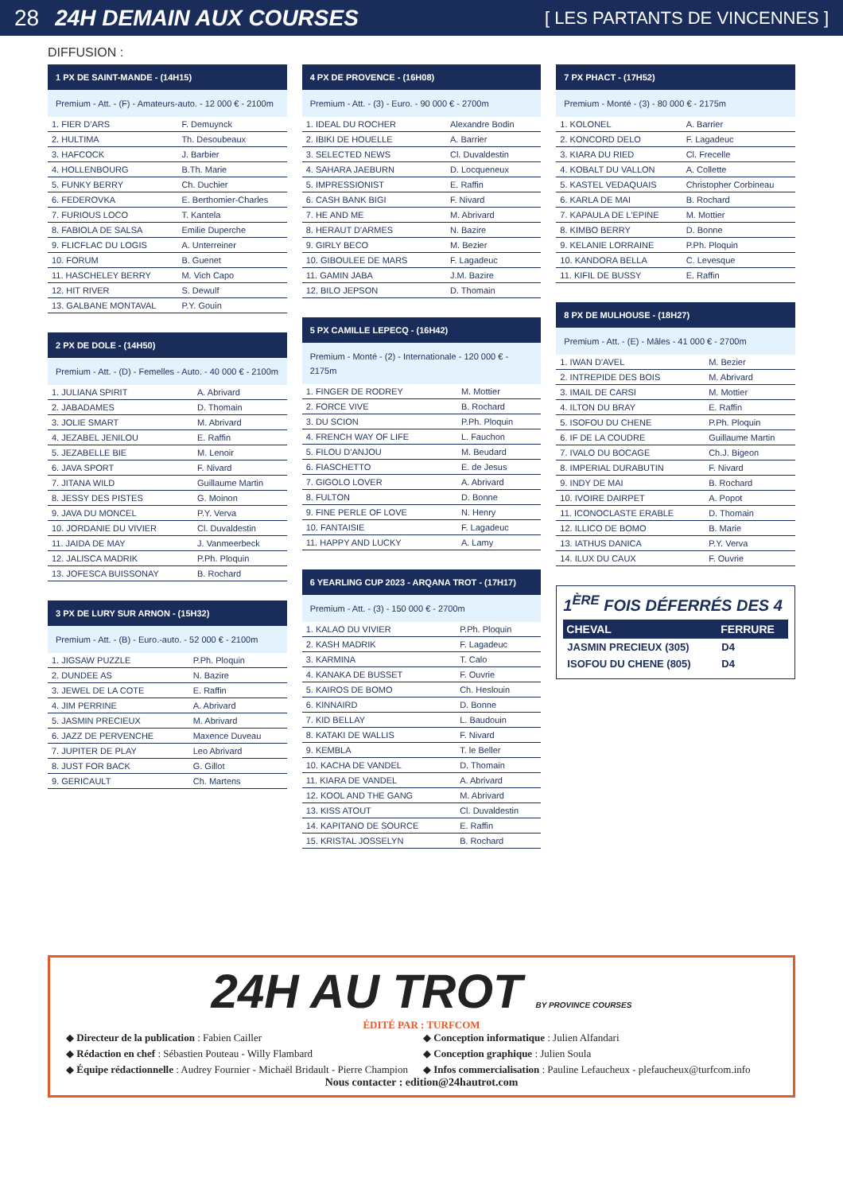28 24H DEMAIN AUX COURSES [ LES PARTANTS DE VINCENNES ]
DIFFUSION :
1 PX DE SAINT-MANDE - (14H15)
Premium - Att. - (F) - Amateurs-auto. - 12 000 € - 2100m
| 1. FIER D'ARS | F. Demuynck |
| 2. HULTIMA | Th. Desoubeaux |
| 3. HAFCOCK | J. Barbier |
| 4. HOLLENBOURG | B.Th. Marie |
| 5. FUNKY BERRY | Ch. Duchier |
| 6. FEDEROVKA | E. Berthomier-Charles |
| 7. FURIOUS LOCO | T. Kantela |
| 8. FABIOLA DE SALSA | Emilie Duperche |
| 9. FLICFLAC DU LOGIS | A. Unterreiner |
| 10. FORUM | B. Guenet |
| 11. HASCHELEY BERRY | M. Vich Capo |
| 12. HIT RIVER | S. Dewulf |
| 13. GALBANE MONTAVAL | P.Y. Gouin |
2 PX DE DOLE - (14H50)
Premium - Att. - (D) - Femelles - Auto. - 40 000 € - 2100m
| 1. JULIANA SPIRIT | A. Abrivard |
| 2. JABADAMES | D. Thomain |
| 3. JOLIE SMART | M. Abrivard |
| 4. JEZABEL JENILOU | E. Raffin |
| 5. JEZABELLE BIE | M. Lenoir |
| 6. JAVA SPORT | F. Nivard |
| 7. JITANA WILD | Guillaume Martin |
| 8. JESSY DES PISTES | G. Moinon |
| 9. JAVA DU MONCEL | P.Y. Verva |
| 10. JORDANIE DU VIVIER | Cl. Duvaldestin |
| 11. JAIDA DE MAY | J. Vanmeerbeck |
| 12. JALISCA MADRIK | P.Ph. Ploquin |
| 13. JOFESCA BUISSONAY | B. Rochard |
3 PX DE LURY SUR ARNON - (15H32)
Premium - Att. - (B) - Euro.-auto. - 52 000 € - 2100m
| 1. JIGSAW PUZZLE | P.Ph. Ploquin |
| 2. DUNDEE AS | N. Bazire |
| 3. JEWEL DE LA COTE | E. Raffin |
| 4. JIM PERRINE | A. Abrivard |
| 5. JASMIN PRECIEUX | M. Abrivard |
| 6. JAZZ DE PERVENCHE | Maxence Duveau |
| 7. JUPITER DE PLAY | Leo Abrivard |
| 8. JUST FOR BACK | G. Gillot |
| 9. GERICAULT | Ch. Martens |
4 PX DE PROVENCE - (16H08)
Premium - Att. - (3) - Euro. - 90 000 € - 2700m
| 1. IDEAL DU ROCHER | Alexandre Bodin |
| 2. IBIKI DE HOUELLE | A. Barrier |
| 3. SELECTED NEWS | Cl. Duvaldestin |
| 4. SAHARA JAEBURN | D. Locqueneux |
| 5. IMPRESSIONIST | E. Raffin |
| 6. CASH BANK BIGI | F. Nivard |
| 7. HE AND ME | M. Abrivard |
| 8. HERAUT D'ARMES | N. Bazire |
| 9. GIRLY BECO | M. Bezier |
| 10. GIBOULEE DE MARS | F. Lagadeuc |
| 11. GAMIN JABA | J.M. Bazire |
| 12. BILO JEPSON | D. Thomain |
5 PX CAMILLE LEPECQ - (16H42)
Premium - Monté - (2) - Internationale - 120 000 € - 2175m
| 1. FINGER DE RODREY | M. Mottier |
| 2. FORCE VIVE | B. Rochard |
| 3. DU SCION | P.Ph. Ploquin |
| 4. FRENCH WAY OF LIFE | L. Fauchon |
| 5. FILOU D'ANJOU | M. Beudard |
| 6. FIASCHETTO | E. de Jesus |
| 7. GIGOLO LOVER | A. Abrivard |
| 8. FULTON | D. Bonne |
| 9. FINE PERLE OF LOVE | N. Henry |
| 10. FANTAISIE | F. Lagadeuc |
| 11. HAPPY AND LUCKY | A. Lamy |
6 YEARLING CUP 2023 - ARQANA TROT - (17H17)
Premium - Att. - (3) - 150 000 € - 2700m
| 1. KALAO DU VIVIER | P.Ph. Ploquin |
| 2. KASH MADRIK | F. Lagadeuc |
| 3. KARMINA | T. Calo |
| 4. KANAKA DE BUSSET | F. Ouvrie |
| 5. KAIROS DE BOMO | Ch. Heslouin |
| 6. KINNAIRD | D. Bonne |
| 7. KID BELLAY | L. Baudouin |
| 8. KATAKI DE WALLIS | F. Nivard |
| 9. KEMBLA | T. le Beller |
| 10. KACHA DE VANDEL | D. Thomain |
| 11. KIARA DE VANDEL | A. Abrivard |
| 12. KOOL AND THE GANG | M. Abrivard |
| 13. KISS ATOUT | Cl. Duvaldestin |
| 14. KAPITANO DE SOURCE | E. Raffin |
| 15. KRISTAL JOSSELYN | B. Rochard |
7 PX PHACT - (17H52)
Premium - Monté - (3) - 80 000 € - 2175m
| 1. KOLONEL | A. Barrier |
| 2. KONCORD DELO | F. Lagadeuc |
| 3. KIARA DU RIED | Cl. Frecelle |
| 4. KOBALT DU VALLON | A. Collette |
| 5. KASTEL VEDAQUAIS | Christopher Corbineau |
| 6. KARLA DE MAI | B. Rochard |
| 7. KAPAULA DE L'EPINE | M. Mottier |
| 8. KIMBO BERRY | D. Bonne |
| 9. KELANIE LORRAINE | P.Ph. Ploquin |
| 10. KANDORA BELLA | C. Levesque |
| 11. KIFIL DE BUSSY | E. Raffin |
8 PX DE MULHOUSE - (18H27)
Premium - Att. - (E) - Mâles - 41 000 € - 2700m
| 1. IWAN D'AVEL | M. Bezier |
| 2. INTREPIDE DES BOIS | M. Abrivard |
| 3. IMAIL DE CARSI | M. Mottier |
| 4. ILTON DU BRAY | E. Raffin |
| 5. ISOFOU DU CHENE | P.Ph. Ploquin |
| 6. IF DE LA COUDRE | Guillaume Martin |
| 7. IVALO DU BOCAGE | Ch.J. Bigeon |
| 8. IMPERIAL DURABUTIN | F. Nivard |
| 9. INDY DE MAI | B. Rochard |
| 10. IVOIRE DAIRPET | A. Popot |
| 11. ICONOCLASTE ERABLE | D. Thomain |
| 12. ILLICO DE BOMO | B. Marie |
| 13. IATHUS DANICA | P.Y. Verva |
| 14. ILUX DU CAUX | F. Ouvrie |
1<sup>ÈRE</sup> FOIS DÉFERRÉS DES 4
| CHEVAL | FERRURE |
| --- | --- |
| JASMIN PRECIEUX (305) | D4 |
| ISOFOU DU CHENE (805) | D4 |
24H AU TROT BY PROVINCE COURSES
ÉDITÉ PAR : TURFCOM
◆ Directeur de la publication : Fabien Cailler
◆ Conception informatique : Julien Alfandari
◆ Rédaction en chef : Sébastien Pouteau - Willy Flambard
◆ Conception graphique : Julien Soula
◆ Équipe rédactionnelle : Audrey Fournier - Michaël Bridault - Pierre Champion
◆ Infos commercialisation : Pauline Lefaucheux - plefaucheux@turfcom.info
Nous contacter : edition@24hautrot.com